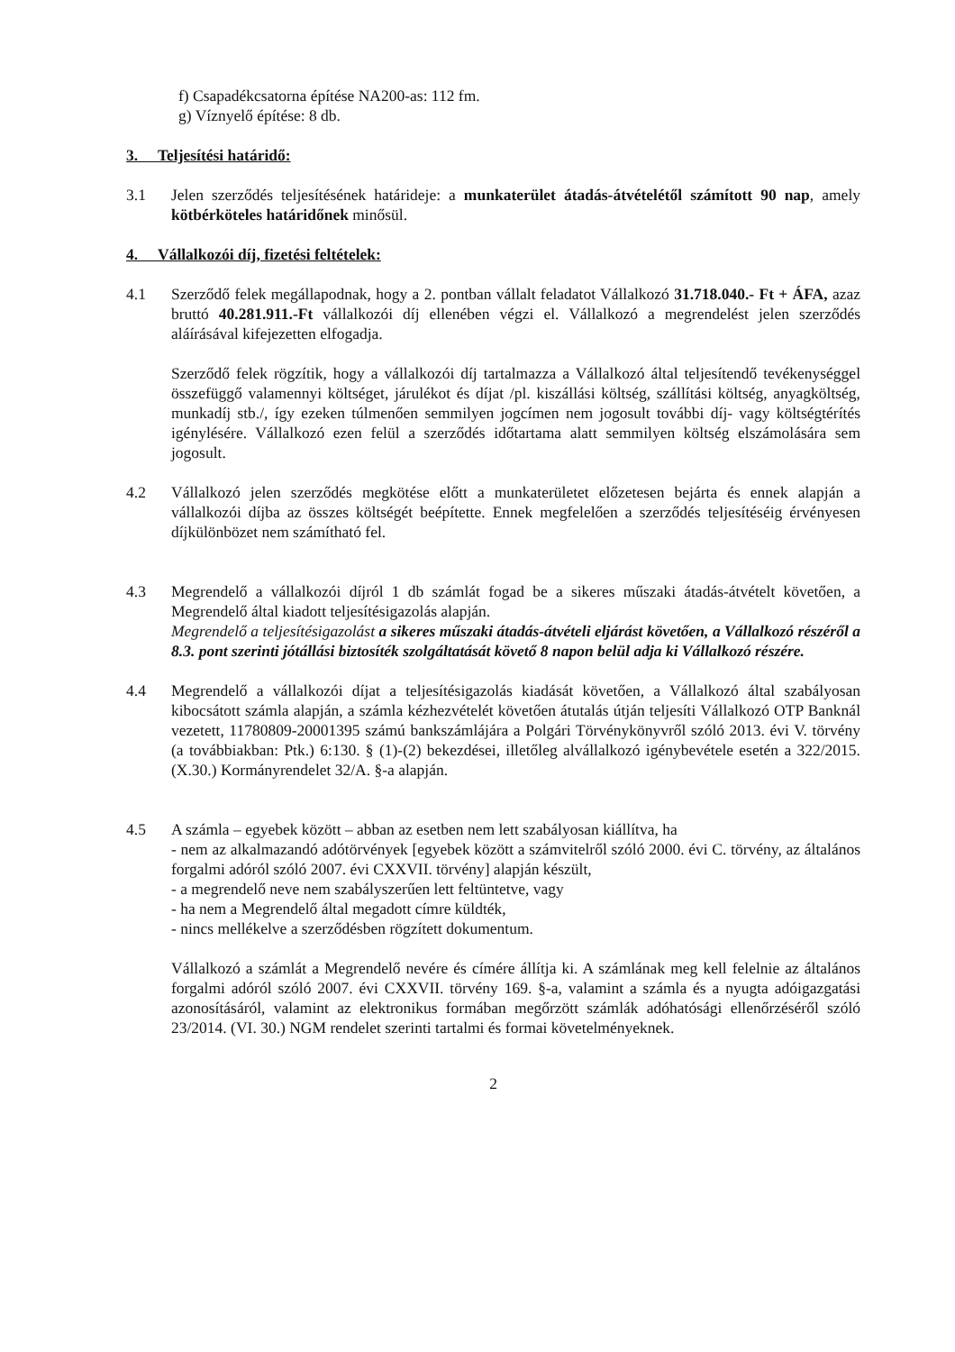f) Csapadékcsatorna építése NA200-as: 112 fm.
g) Víznyelő építése: 8 db.
3. Teljesítési határidő:
3.1 Jelen szerződés teljesítésének határideje: a munkaterület átadás-átvételétől számított 90 nap, amely kötbérköteles határidőnek minősül.
4. Vállalkozói díj, fizetési feltételek:
4.1 Szerződő felek megállapodnak, hogy a 2. pontban vállalt feladatot Vállalkozó 31.718.040.- Ft + ÁFA, azaz bruttó 40.281.911.-Ft vállalkozói díj ellenében végzi el. Vállalkozó a megrendelést jelen szerződés aláírásával kifejezetten elfogadja.
Szerződő felek rögzítik, hogy a vállalkozói díj tartalmazza a Vállalkozó által teljesítendő tevékenységgel összefüggő valamennyi költséget, járulékot és díjat /pl. kiszállási költség, szállítási költség, anyagköltség, munkadíj stb./, így ezeken túlmenően semmilyen jogcímen nem jogosult további díj- vagy költségtérítés igénylésére. Vállalkozó ezen felül a szerződés időtartama alatt semmilyen költség elszámolására sem jogosult.
4.2 Vállalkozó jelen szerződés megkötése előtt a munkaterületet előzetesen bejárta és ennek alapján a vállalkozói díjba az összes költségét beépítette. Ennek megfelelően a szerződés teljesítéséig érvényesen díjkülönbözet nem számítható fel.
4.3 Megrendelő a vállalkozói díjról 1 db számlát fogad be a sikeres műszaki átadás-átvételt követően, a Megrendelő által kiadott teljesítésigazolás alapján.
Megrendelő a teljesítésigazolást a sikeres műszaki átadás-átvételi eljárást követően, a Vállalkozó részéről a 8.3. pont szerinti jótállási biztosíték szolgáltatását követő 8 napon belül adja ki Vállalkozó részére.
4.4 Megrendelő a vállalkozói díjat a teljesítésigazolás kiadását követően, a Vállalkozó által szabályosan kibocsátott számla alapján, a számla kézhezvételét követően átutalás útján teljesíti Vállalkozó OTP Banknál vezetett, 11780809-20001395 számú bankszámlájára a Polgári Törvénykönyvről szóló 2013. évi V. törvény (a továbbiakban: Ptk.) 6:130. § (1)-(2) bekezdései, illetőleg alvállalkozó igénybevétele esetén a 322/2015. (X.30.) Kormányrendelet 32/A. §-a alapján.
4.5 A számla – egyebek között – abban az esetben nem lett szabályosan kiállítva, ha
- nem az alkalmazandó adótörvények [egyebek között a számvitelről szóló 2000. évi C. törvény, az általános forgalmi adóról szóló 2007. évi CXXVII. törvény] alapján készült,
- a megrendelő neve nem szabályszerűen lett feltüntetve, vagy
- ha nem a Megrendelő által megadott címre küldték,
- nincs mellékelve a szerződésben rögzített dokumentum.
Vállalkozó a számlát a Megrendelő nevére és címére állítja ki. A számlának meg kell felelnie az általános forgalmi adóról szóló 2007. évi CXXVII. törvény 169. §-a, valamint a számla és a nyugta adóigazgatási azonosításáról, valamint az elektronikus formában megőrzött számlák adóhatósági ellenőrzéséről szóló 23/2014. (VI. 30.) NGM rendelet szerinti tartalmi és formai követelményeknek.
2